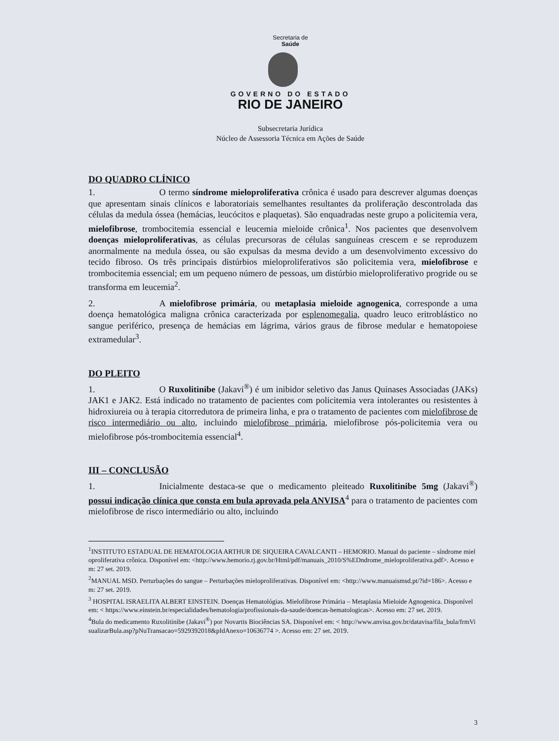Secretaria de
Saúde
GOVERNO DO ESTADO
RIO DE JANEIRO
Subsecretaria Jurídica
Núcleo de Assessoria Técnica em Ações de Saúde
DO QUADRO CLÍNICO
1. O termo síndrome mieloproliferativa crônica é usado para descrever algumas doenças que apresentam sinais clínicos e laboratoriais semelhantes resultantes da proliferação descontrolada das células da medula óssea (hemácias, leucócitos e plaquetas). São enquadradas neste grupo a policitemia vera, mielofibrose, trombocitemia essencial e leucemia mieloide crônica<sup>1</sup>. Nos pacientes que desenvolvem doenças mieloproliferativas, as células precursoras de células sanguíneas crescem e se reproduzem anormalmente na medula óssea, ou são expulsas da mesma devido a um desenvolvimento excessivo do tecido fibroso. Os três principais distúrbios mieloproliferativos são policitemia vera, mielofibrose e trombocitemia essencial; em um pequeno número de pessoas, um distúrbio mieloproliferativo progride ou se transforma em leucemia<sup>2</sup>.
2. A mielofibrose primária, ou metaplasia mieloide agnogenica, corresponde a uma doença hematológica maligna crônica caracterizada por esplenomegalia, quadro leuco eritroblástico no sangue periférico, presença de hemácias em lágrima, vários graus de fibrose medular e hematopoiese extramedular<sup>3</sup>.
DO PLEITO
1. O Ruxolitinibe (Jakavi<sup>®</sup>) é um inibidor seletivo das Janus Quinases Associadas (JAKs) JAK1 e JAK2. Está indicado no tratamento de pacientes com policitemia vera intolerantes ou resistentes à hidroxiureia ou à terapia citorredutora de primeira linha, e pra o tratamento de pacientes com mielofibrose de risco intermediário ou alto, incluindo mielofibrose primária, mielofibrose pós-policitemia vera ou mielofibrose pós-trombocitemia essencial<sup>4</sup>.
III – CONCLUSÃO
1. Inicialmente destaca-se que o medicamento pleiteado Ruxolitinibe 5mg (Jakavi<sup>®</sup>) possui indicação clínica que consta em bula aprovada pela ANVISA<sup>4</sup> para o tratamento de pacientes com mielofibrose de risco intermediário ou alto, incluindo
<sup>1</sup> INSTITUTO ESTADUAL DE HEMATOLOGIA ARTHUR DE SIQUEIRA CAVALCANTI – HEMORIO. Manual do paciente – síndrome mieloproliferativa crônica. Disponível em: <http://www.hemorio.rj.gov.br/Html/pdf/manuais_2010/S%EDndrome_mieloproliferativa.pdf>. Acesso em: 27 set. 2019.
<sup>2</sup> MANUAL MSD. Perturbações do sangue – Perturbações mieloproliferativas. Disponível em: <http://www.manuaismsd.pt/?id=186>. Acesso em: 27 set. 2019.
<sup>3</sup> HOSPITAL ISRAELITA ALBERT EINSTEIN. Doenças Hematológias. Mielofibrose Primária – Metaplasia Mieloide Agnogenica. Disponível em: < https://www.einstein.br/especialidades/hematologia/profissionais-da-saude/doencas-hematologicas>. Acesso em: 27 set. 2019.
<sup>4</sup> Bula do medicamento Ruxolitinibe (Jakavi<sup>®</sup>) por Novartis Biociências SA. Disponível em: < http://www.anvisa.gov.br/datavisa/fila_bula/frmVisualizarBula.asp?pNuTransacao=5929392018&pIdAnexo=10636774 >. Acesso em: 27 set. 2019.
3